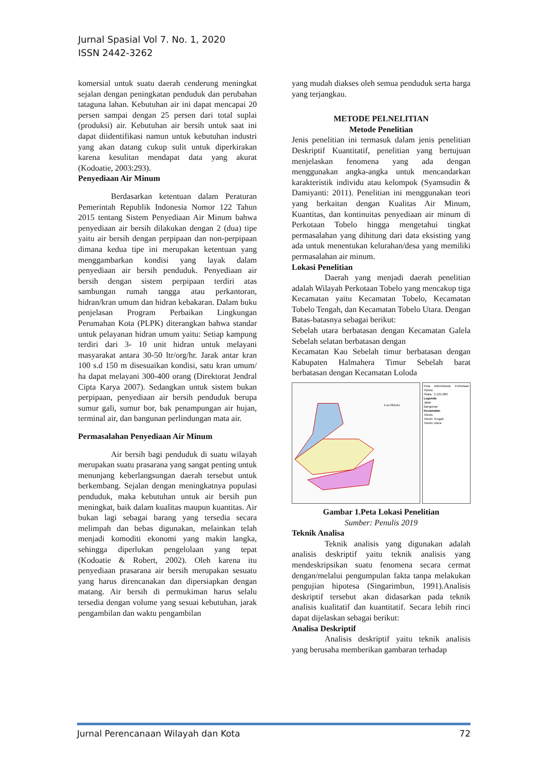Jurnal Spasial Vol 7. No. 1, 2020
ISSN 2442-3262
komersial untuk suatu daerah cenderung meningkat sejalan dengan peningkatan penduduk dan perubahan tataguna lahan. Kebutuhan air ini dapat mencapai 20 persen sampai dengan 25 persen dari total suplai (produksi) air. Kebutuhan air bersih untuk saat ini dapat diidentifikasi namun untuk kebutuhan industri yang akan datang cukup sulit untuk diperkirakan karena kesulitan mendapat data yang akurat (Kodoatie, 2003:293).
Penyediaan Air Minum
Berdasarkan ketentuan dalam Peraturan Pemerintah Republik Indonesia Nomor 122 Tahun 2015 tentang Sistem Penyediaan Air Minum bahwa penyediaan air bersih dilakukan dengan 2 (dua) tipe yaitu air bersih dengan perpipaan dan non-perpipaan dimana kedua tipe ini merupakan ketentuan yang menggambarkan kondisi yang layak dalam penyediaan air bersih penduduk. Penyediaan air bersih dengan sistem perpipaan terdiri atas sambungan rumah tangga atau perkantoran, hidran/kran umum dan hidran kebakaran. Dalam buku penjelasan Program Perbaikan Lingkungan Perumahan Kota (PLPK) diterangkan bahwa standar untuk pelayanan hidran umum yaitu: Setiap kampung terdiri dari 3- 10 unit hidran untuk melayani masyarakat antara 30-50 ltr/org/hr. Jarak antar kran 100 s.d 150 m disesuaikan kondisi, satu kran umum/ ha dapat melayani 300-400 orang (Direktorat Jendral Cipta Karya 2007). Sedangkan untuk sistem bukan perpipaan, penyediaan air bersih penduduk berupa sumur gali, sumur bor, bak penampungan air hujan, terminal air, dan bangunan perlindungan mata air.
Permasalahan Penyediaan Air Minum
Air bersih bagi penduduk di suatu wilayah merupakan suatu prasarana yang sangat penting untuk menunjang keberlangsungan daerah tersebut untuk berkembang. Sejalan dengan meningkatnya populasi penduduk, maka kebutuhan untuk air bersih pun meningkat, baik dalam kualitas maupun kuantitas. Air bukan lagi sebagai barang yang tersedia secara melimpah dan bebas digunakan, melainkan telah menjadi komoditi ekonomi yang makin langka, sehingga diperlukan pengelolaan yang tepat (Kodoatie & Robert, 2002). Oleh karena itu penyediaan prasarana air bersih merupakan sesuatu yang harus direncanakan dan dipersiapkan dengan matang. Air bersih di permukiman harus selalu tersedia dengan volume yang sesuai kebutuhan, jarak pengambilan dan waktu pengambilan
yang mudah diakses oleh semua penduduk serta harga yang terjangkau.
METODE PELNELITIAN
Metode Penelitian
Jenis penelitian ini termasuk dalam jenis penelitian Deskriptif Kuantitatif, penelitian yang bertujuan menjelaskan fenomena yang ada dengan menggunakan angka-angka untuk mencandarkan karakteristik individu atau kelompok (Syamsudin & Damiyanti: 2011). Penelitian ini menggunakan teori yang berkaitan dengan Kualitas Air Minum, Kuantitas, dan kontinuitas penyediaan air minum di Perkotaan Tobelo hingga mengetahui tingkat permasalahan yang dihitung dari data eksisting yang ada untuk menentukan kelurahan/desa yang memiliki permasalahan air minum.
Lokasi Penelitian
Daerah yang menjadi daerah penelitian adalah Wilayah Perkotaan Tobelo yang mencakup tiga Kecamatan yaitu Kecamatan Tobelo, Kecamatan Tobelo Tengah, dan Kecamatan Tobelo Utara. Dengan Batas-batasnya sebagai berikut:
Sebelah utara berbatasan dengan Kecamatan Galela Sebelah selatan berbatasan dengan
Kecamatan Kao Sebelah timur berbatasan dengan Kabupaten Halmahera Timur Sebelah barat berbatasan dengan Kecamatan Loloda
Laut Maluku
Peta Administrasi Perkotaan Tobelo
Skala : 1:125,000
Legenda
Jalan
Bangunan
Kecamatan
Tobelo
Tobelo Tengah
Tobelo Utara
Gambar 1.Peta Lokasi Penelitian
Sumber: Penulis 2019
Teknik Analisa
Teknik analisis yang digunakan adalah analisis deskriptif yaitu teknik analisis yang mendeskripsikan suatu fenomena secara cermat dengan/melalui pengumpulan fakta tanpa melakukan pengujian hipotesa (Singarimbun, 1991).Analisis deskriptif tersebut akan didasarkan pada teknik analisis kualitatif dan kuantitatif. Secara lebih rinci dapat dijelaskan sebagai berikut:
Analisa Deskriptif
Analisis deskriptif yaitu teknik analisis yang berusaha memberikan gambaran terhadap
Jurnal Perencanaan Wilayah dan Kota 72